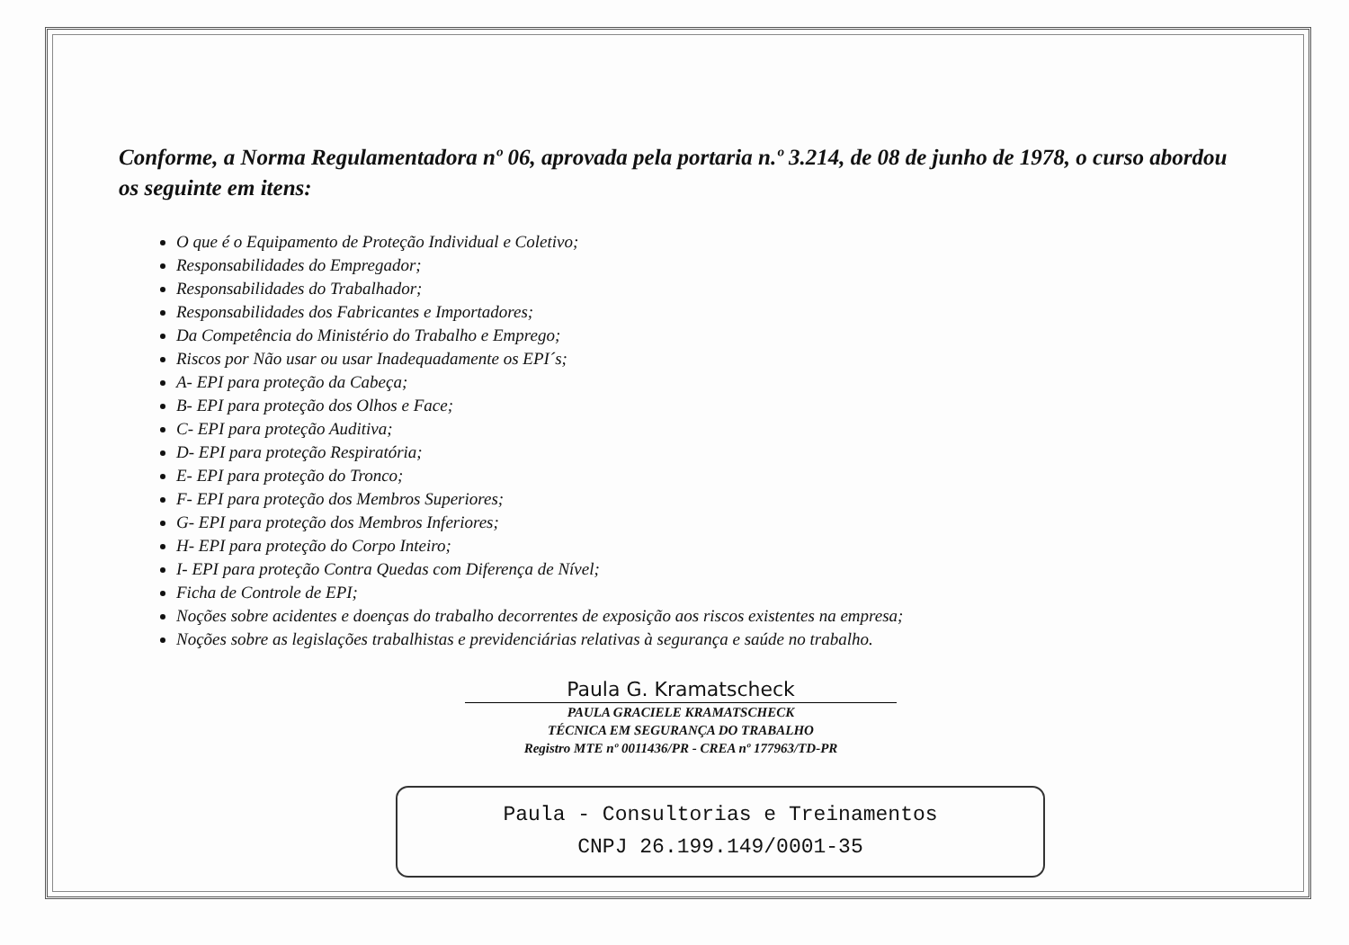Conforme, a Norma Regulamentadora nº 06, aprovada pela portaria n.º 3.214, de 08 de junho de 1978, o curso abordou os seguinte em itens:
O que é o Equipamento de Proteção Individual e Coletivo;
Responsabilidades do Empregador;
Responsabilidades do Trabalhador;
Responsabilidades dos Fabricantes e Importadores;
Da Competência do Ministério do Trabalho e Emprego;
Riscos por Não usar ou usar Inadequadamente os EPI´s;
A- EPI para proteção da Cabeça;
B- EPI para proteção dos Olhos e Face;
C- EPI para proteção Auditiva;
D- EPI para proteção Respiratória;
E- EPI para proteção do Tronco;
F- EPI para proteção dos Membros Superiores;
G- EPI para proteção dos Membros Inferiores;
H- EPI para proteção do Corpo Inteiro;
I- EPI para proteção Contra Quedas com Diferença de Nível;
Ficha de Controle de EPI;
Noções sobre acidentes e doenças do trabalho decorrentes de exposição aos riscos existentes na empresa;
Noções sobre as legislações trabalhistas e previdenciárias relativas à segurança e saúde no trabalho.
Paula G. Kramatscheck
PAULA GRACIELE KRAMATSCHECK
TÉCNICA EM SEGURANÇA DO TRABALHO
Registro MTE nº 0011436/PR - CREA nº 177963/TD-PR
Paula - Consultorias e Treinamentos
CNPJ 26.199.149/0001-35